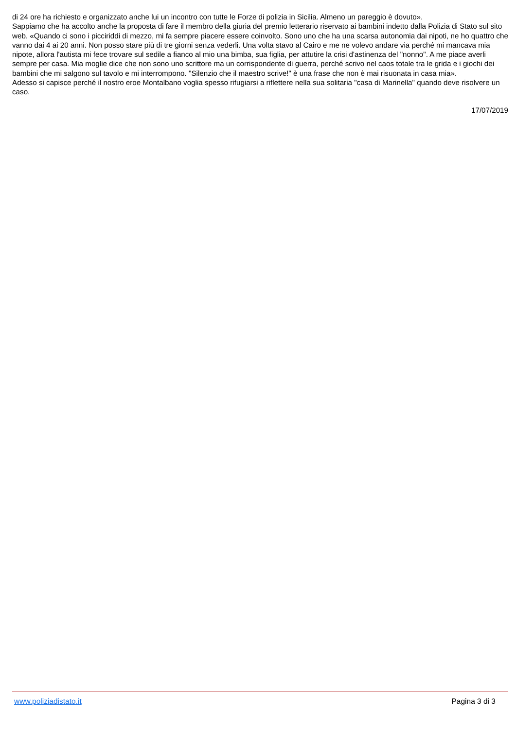di 24 ore ha richiesto e organizzato anche lui un incontro con tutte le Forze di polizia in Sicilia. Almeno un pareggio è dovuto».
Sappiamo che ha accolto anche la proposta di fare il membro della giuria del premio letterario riservato ai bambini indetto dalla Polizia di Stato sul sito web. «Quando ci sono i picciriddi di mezzo, mi fa sempre piacere essere coinvolto. Sono uno che ha una scarsa autonomia dai nipoti, ne ho quattro che vanno dai 4 ai 20 anni. Non posso stare più di tre giorni senza vederli. Una volta stavo al Cairo e me ne volevo andare via perché mi mancava mia nipote, allora l'autista mi fece trovare sul sedile a fianco al mio una bimba, sua figlia, per attutire la crisi d'astinenza del "nonno". A me piace averli sempre per casa. Mia moglie dice che non sono uno scrittore ma un corrispondente di guerra, perché scrivo nel caos totale tra le grida e i giochi dei bambini che mi salgono sul tavolo e mi interrompono. "Silenzio che il maestro scrive!" è una frase che non è mai risuonata in casa mia».
Adesso si capisce perché il nostro eroe Montalbano voglia spesso rifugiarsi a riflettere nella sua solitaria "casa di Marinella" quando deve risolvere un caso.
17/07/2019
www.poliziadistato.it Pagina 3 di 3